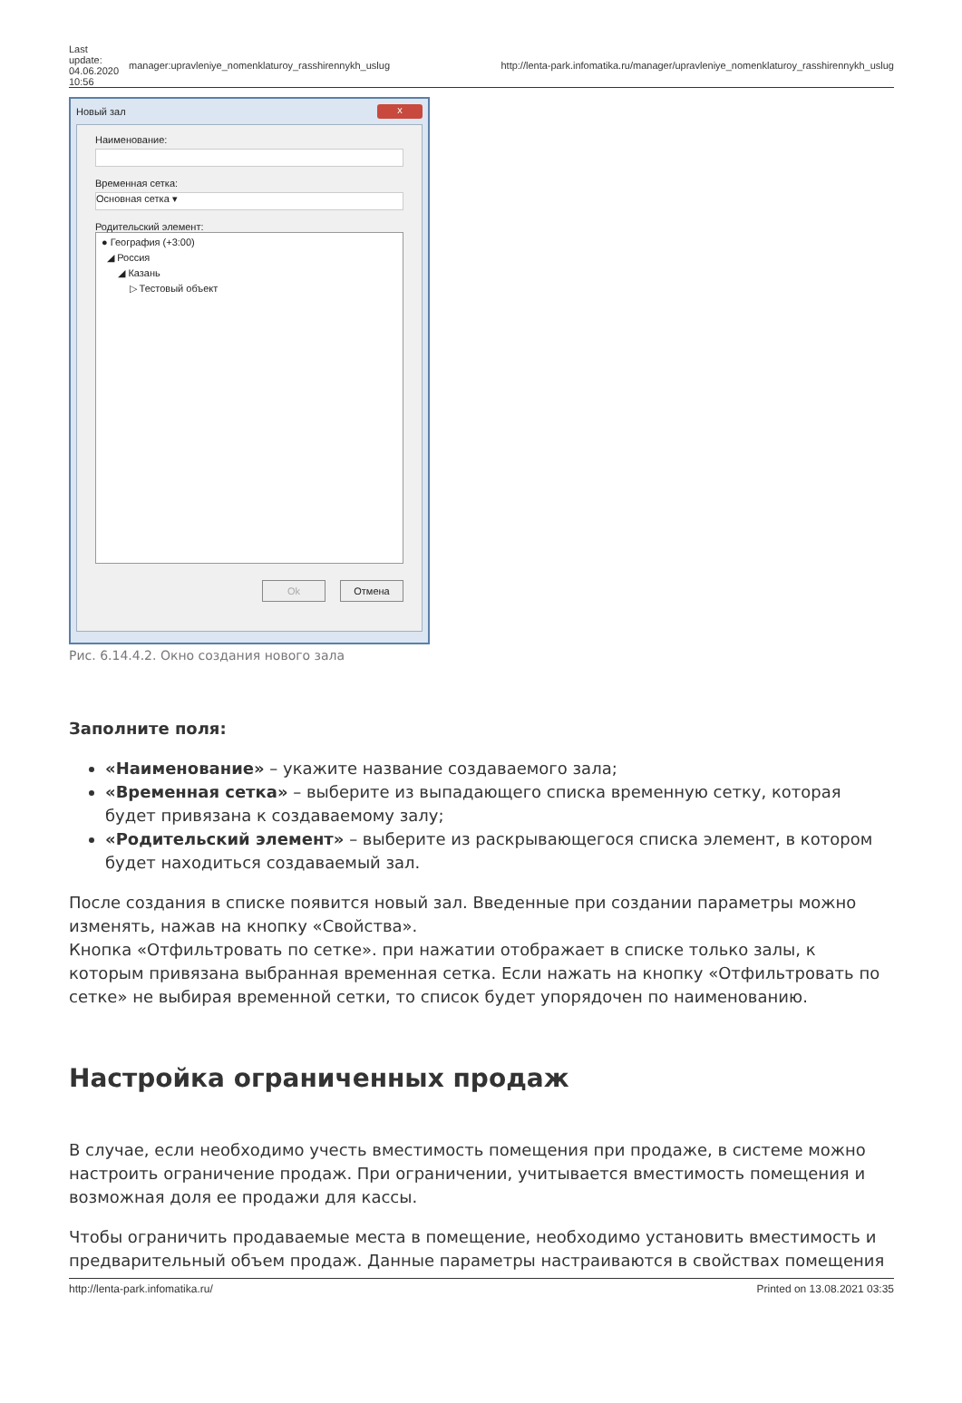| Last update: 04.06.2020 10:56 | manager:upravleniye_nomenklaturoy_rasshirennykh_uslug | http://lenta-park.infomatika.ru/manager/upravleniye_nomenklaturoy_rasshirennykh_uslug |
Новый зал x
Наименование:
Временная сетка:
Основная сетка ▾
Родительский элемент:
● География (+3:00)
◢ Россия
◢ Казань
▷ Тестовый объект
Ok Отмена
Рис. 6.14.4.2. Окно создания нового зала
Заполните поля:
«Наименование» – укажите название создаваемого зала;
«Временная сетка» – выберите из выпадающего списка временную сетку, которая будет привязана к создаваемому залу;
«Родительский элемент» – выберите из раскрывающегося списка элемент, в котором будет находиться создаваемый зал.
После создания в списке появится новый зал. Введенные при создании параметры можно изменять, нажав на кнопку «Свойства».
Кнопка «Отфильтровать по сетке». при нажатии отображает в списке только залы, к которым привязана выбранная временная сетка. Если нажать на кнопку «Отфильтровать по сетке» не выбирая временной сетки, то список будет упорядочен по наименованию.
Настройка ограниченных продаж
В случае, если необходимо учесть вместимость помещения при продаже, в системе можно настроить ограничение продаж. При ограничении, учитывается вместимость помещения и возможная доля ее продажи для кассы.
Чтобы ограничить продаваемые места в помещение, необходимо установить вместимость и предварительный объем продаж. Данные параметры настраиваются в свойствах помещения
http://lenta-park.infomatika.ru/ Printed on 13.08.2021 03:35